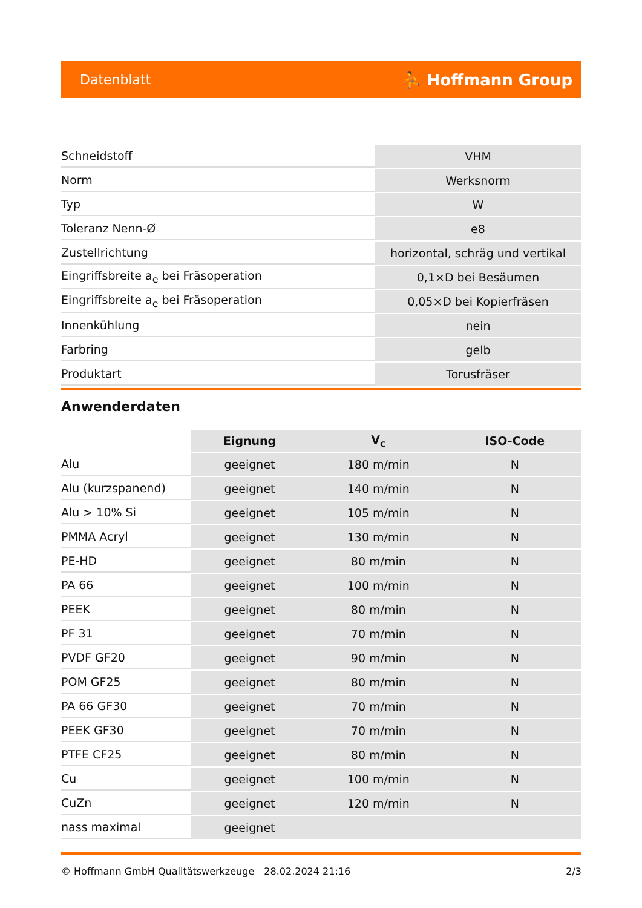Datenblatt ⛹ Hoffmann Group
| Schneidstoff | VHM |
| Norm | Werksnorm |
| Typ | W |
| Toleranz Nenn-Ø | e8 |
| Zustellrichtung | horizontal, schräg und vertikal |
| Eingriffsbreite a<sub>e</sub> bei Fräsoperation | 0,1×D bei Besäumen |
| Eingriffsbreite a<sub>e</sub> bei Fräsoperation | 0,05×D bei Kopierfräsen |
| Innenkühlung | nein |
| Farbring | gelb |
| Produktart | Torusfräser |
Anwenderdaten
| | Eignung | V<sub>c</sub> | ISO-Code |
| --- | --- | --- | --- |
| Alu | geeignet | 180 m/min | N |
| Alu (kurzspanend) | geeignet | 140 m/min | N |
| Alu > 10% Si | geeignet | 105 m/min | N |
| PMMA Acryl | geeignet | 130 m/min | N |
| PE-HD | geeignet | 80 m/min | N |
| PA 66 | geeignet | 100 m/min | N |
| PEEK | geeignet | 80 m/min | N |
| PF 31 | geeignet | 70 m/min | N |
| PVDF GF20 | geeignet | 90 m/min | N |
| POM GF25 | geeignet | 80 m/min | N |
| PA 66 GF30 | geeignet | 70 m/min | N |
| PEEK GF30 | geeignet | 70 m/min | N |
| PTFE CF25 | geeignet | 80 m/min | N |
| Cu | geeignet | 100 m/min | N |
| CuZn | geeignet | 120 m/min | N |
| nass maximal | geeignet | | |
© Hoffmann GmbH Qualitätswerkzeuge 28.02.2024 21:16 2/3